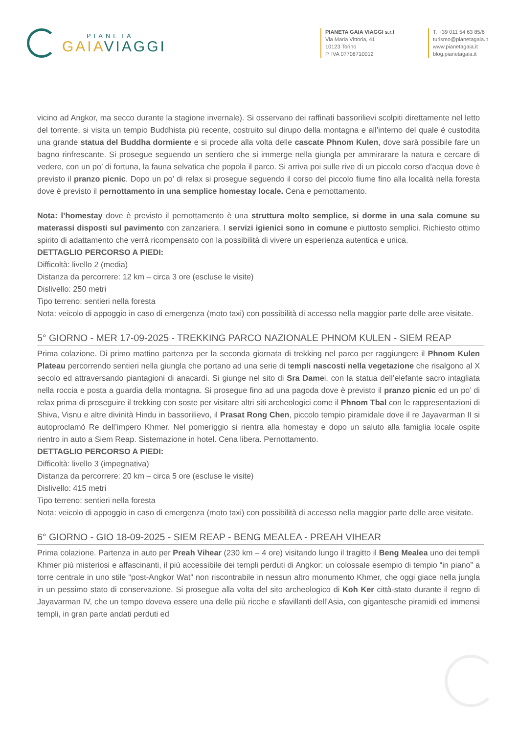PIANETA
GAIAVIAGGI
PIANETA GAIA VIAGGI s.r.l
Via Maria Vittoria, 41
10123 Torino
P. IVA 07708710012
T. +39 011 54 63 85/6
turismo@pianetagaia.it
www.pianetagaia.it
blog.pianetagaia.it
vicino ad Angkor, ma secco durante la stagione invernale). Si osservano dei raffinati bassorilievi scolpiti direttamente nel letto del torrente, si visita un tempio Buddhista più recente, costruito sul dirupo della montagna e all’interno del quale è custodita una grande statua del Buddha dormiente e si procede alla volta delle cascate Phnom Kulen, dove sarà possibile fare un bagno rinfrescante. Si prosegue seguendo un sentiero che si immerge nella giungla per ammirarare la natura e cercare di vedere, con un po’ di fortuna, la fauna selvatica che popola il parco. Si arriva poi sulle rive di un piccolo corso d’acqua dove è previsto il pranzo picnic. Dopo un po’ di relax si prosegue seguendo il corso del piccolo fiume fino alla località nella foresta dove è previsto il pernottamento in una semplice homestay locale. Cena e pernottamento.
Nota: l’homestay dove è previsto il pernottamento è una struttura molto semplice, si dorme in una sala comune su materassi disposti sul pavimento con zanzariera. I servizi igienici sono in comune e piuttosto semplici. Richiesto ottimo spirito di adattamento che verrà ricompensato con la possibilità di vivere un esperienza autentica e unica.
DETTAGLIO PERCORSO A PIEDI:
Difficoltà: livello 2 (media)
Distanza da percorrere: 12 km – circa 3 ore (escluse le visite)
Dislivello: 250 metri
Tipo terreno: sentieri nella foresta
Nota: veicolo di appoggio in caso di emergenza (moto taxi) con possibilità di accesso nella maggior parte delle aree visitate.
5° GIORNO - MER 17-09-2025 - TREKKING PARCO NAZIONALE PHNOM KULEN - SIEM REAP
Prima colazione. Di primo mattino partenza per la seconda giornata di trekking nel parco per raggiungere il Phnom Kulen Plateau percorrendo sentieri nella giungla che portano ad una serie di templi nascosti nella vegetazione che risalgono al X secolo ed attraversando piantagioni di anacardi. Si giunge nel sito di Sra Damei, con la statua dell’elefante sacro intagliata nella roccia e posta a guardia della montagna. Si prosegue fino ad una pagoda dove è previsto il pranzo picnic ed un po’ di relax prima di proseguire il trekking con soste per visitare altri siti archeologici come il Phnom Tbal con le rappresentazioni di Shiva, Visnu e altre divinità Hindu in bassorilievo, il Prasat Rong Chen, piccolo tempio piramidale dove il re Jayavarman II si autoproclamò Re dell’impero Khmer. Nel pomeriggio si rientra alla homestay e dopo un saluto alla famiglia locale ospite rientro in auto a Siem Reap. Sistemazione in hotel. Cena libera. Pernottamento.
DETTAGLIO PERCORSO A PIEDI:
Difficoltà: livello 3 (impegnativa)
Distanza da percorrere: 20 km – circa 5 ore (escluse le visite)
Dislivello: 415 metri
Tipo terreno: sentieri nella foresta
Nota: veicolo di appoggio in caso di emergenza (moto taxi) con possibilità di accesso nella maggior parte delle aree visitate.
6° GIORNO - GIO 18-09-2025 - SIEM REAP - BENG MEALEA - PREAH VIHEAR
Prima colazione. Partenza in auto per Preah Vihear (230 km – 4 ore) visitando lungo il tragitto il Beng Mealea uno dei templi Khmer più misteriosi e affascinanti, il più accessibile dei templi perduti di Angkor: un colossale esempio di tempio “in piano” a torre centrale in uno stile “post-Angkor Wat” non riscontrabile in nessun altro monumento Khmer, che oggi giace nella jungla in un pessimo stato di conservazione. Si prosegue alla volta del sito archeologico di Koh Ker città-stato durante il regno di Jayavarman IV, che un tempo doveva essere una delle più ricche e sfavillanti dell’Asia, con gigantesche piramidi ed immensi templi, in gran parte andati perduti ed